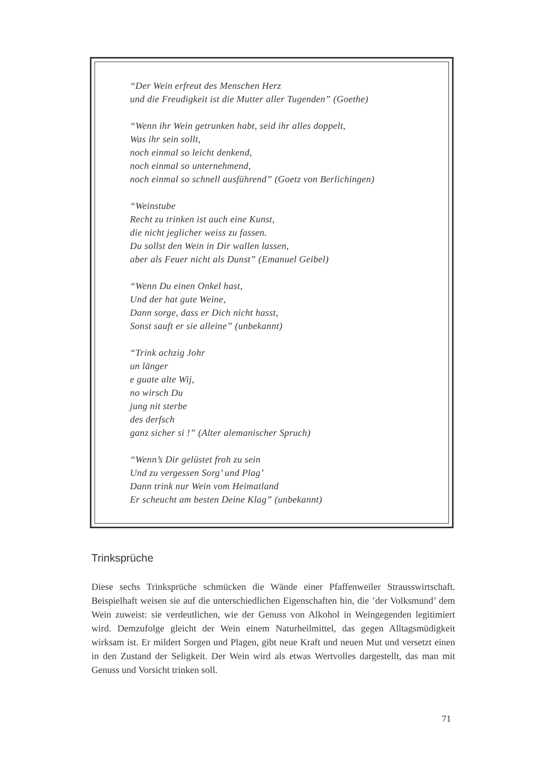“Der Wein erfreut des Menschen Herz
und die Freudigkeit ist die Mutter aller Tugenden” (Goethe)
“Wenn ihr Wein getrunken habt, seid ihr alles doppelt,
Was ihr sein sollt,
noch einmal so leicht denkend,
noch einmal so unternehmend,
noch einmal so schnell ausführend” (Goetz von Berlichingen)
“Weinstube
Recht zu trinken ist auch eine Kunst,
die nicht jeglicher weiss zu fassen.
Du sollst den Wein in Dir wallen lassen,
aber als Feuer nicht als Dunst” (Emanuel Geibel)
“Wenn Du einen Onkel hast,
Und der hat gute Weine,
Dann sorge, dass er Dich nicht hasst,
Sonst sauft er sie alleine” (unbekannt)
“Trink achzig Johr
un länger
e guate alte Wij,
no wirsch Du
jung nit sterbe
des derfsch
ganz sicher si !” (Alter alemanischer Spruch)
“Wenn’s Dir gelüstet froh zu sein
Und zu vergessen Sorg’ und Plag’
Dann trink nur Wein vom Heimatland
Er scheucht am besten Deine Klag” (unbekannt)
Trinksprüche
Diese sechs Trinksprüche schmücken die Wände einer Pfaffenweiler Strausswirt­schaft. Beispielhaft weisen sie auf die unterschiedlichen Eigenschaften hin, die ’der Volksmund’ dem Wein zuweist: sie verdeutlichen, wie der Genuss von Alkohol in Weingegenden legitimiert wird. Demzufolge gleicht der Wein einem Naturheilmit­tel, das gegen Alltagsmüdigkeit wirksam ist. Er mildert Sorgen und Plagen, gibt neue Kraft und neuen Mut und versetzt einen in den Zustand der Seligkeit. Der Wein wird als etwas Wertvolles dargestellt, das man mit Genuss und Vorsicht trinken soll.
71